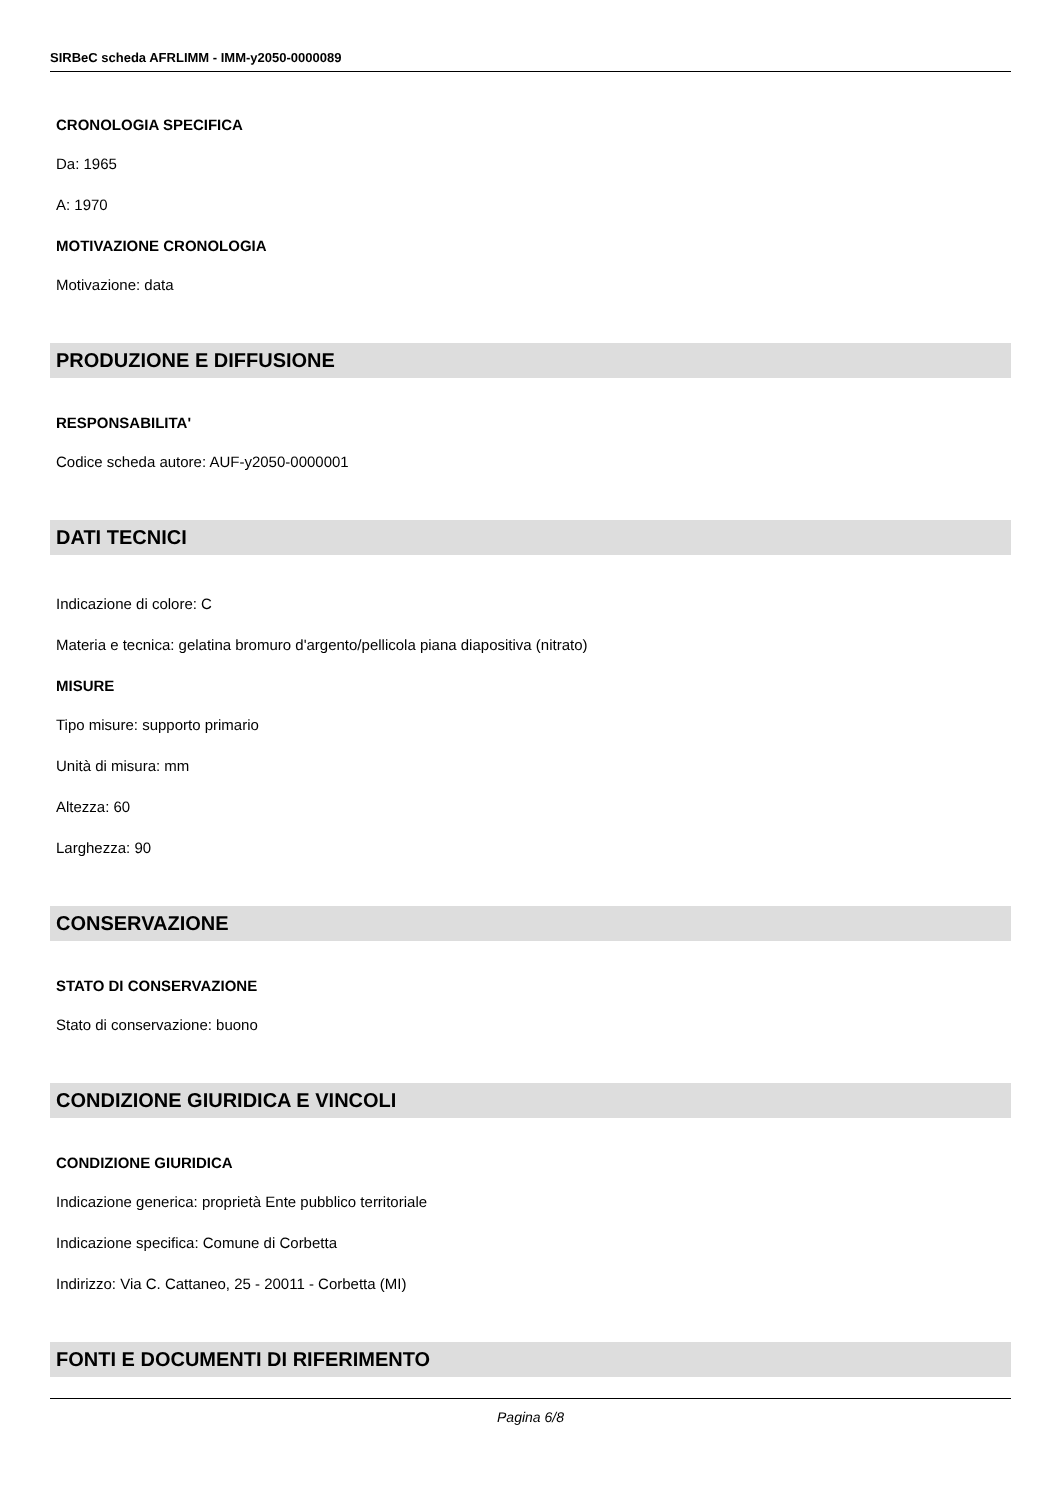SIRBeC scheda AFRLIMM - IMM-y2050-0000089
CRONOLOGIA SPECIFICA
Da: 1965
A: 1970
MOTIVAZIONE CRONOLOGIA
Motivazione: data
PRODUZIONE E DIFFUSIONE
RESPONSABILITA'
Codice scheda autore: AUF-y2050-0000001
DATI TECNICI
Indicazione di colore: C
Materia e tecnica: gelatina bromuro d'argento/pellicola piana diapositiva (nitrato)
MISURE
Tipo misure: supporto primario
Unità di misura: mm
Altezza: 60
Larghezza: 90
CONSERVAZIONE
STATO DI CONSERVAZIONE
Stato di conservazione: buono
CONDIZIONE GIURIDICA E VINCOLI
CONDIZIONE GIURIDICA
Indicazione generica: proprietà Ente pubblico territoriale
Indicazione specifica: Comune di Corbetta
Indirizzo: Via C. Cattaneo, 25 - 20011 - Corbetta (MI)
FONTI E DOCUMENTI DI RIFERIMENTO
Pagina 6/8